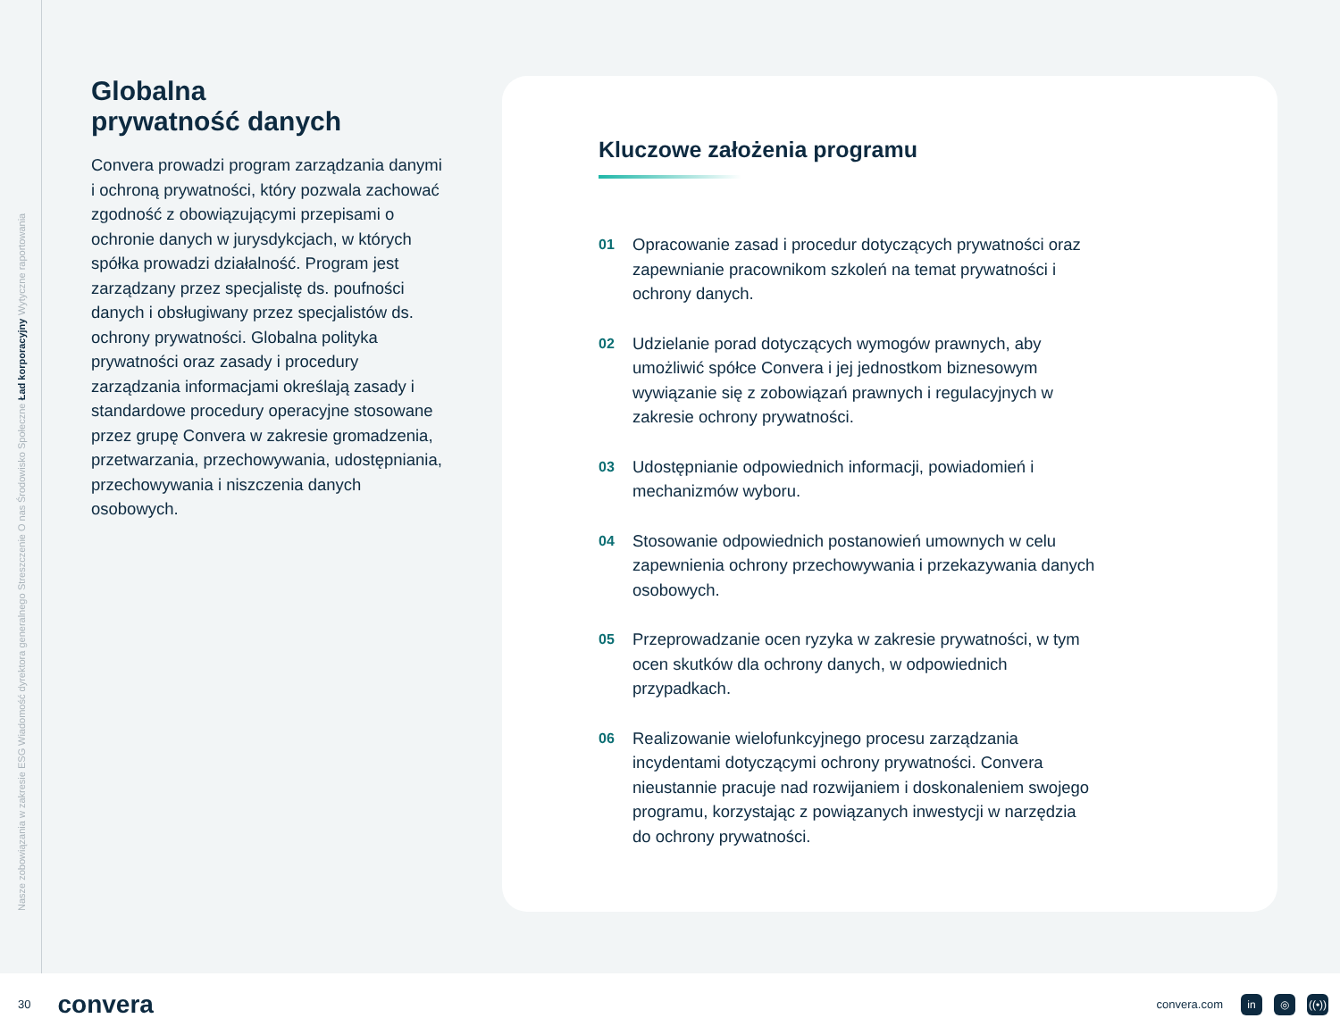Nasze zobowiązania w zakresie ESG Wiadomość dyrektora generalnego Streszczenie O nas Środowisko Społeczne Ład korporacyjny Wytyczne raportowania
Globalna
prywatność danych
Convera prowadzi program zarządzania danymi i ochroną prywatności, który pozwala zachować zgodność z obowiązującymi przepisami o ochronie danych w jurysdykcjach, w których spółka prowadzi działalność. Program jest zarządzany przez specjalistę ds. poufności danych i obsługiwany przez specjalistów ds. ochrony prywatności. Globalna polityka prywatności oraz zasady i procedury zarządzania informacjami określają zasady i standardowe procedury operacyjne stosowane przez grupę Convera w zakresie gromadzenia, przetwarzania, przechowywania, udostępniania, przechowywania i niszczenia danych osobowych.
Kluczowe założenia programu
01 Opracowanie zasad i procedur dotyczących prywatności oraz zapewnianie pracownikom szkoleń na temat prywatności i ochrony danych.
02 Udzielanie porad dotyczących wymogów prawnych, aby umożliwić spółce Convera i jej jednostkom biznesowym wywiązanie się z zobowiązań prawnych i regulacyjnych w zakresie ochrony prywatności.
03 Udostępnianie odpowiednich informacji, powiadomień i mechanizmów wyboru.
04 Stosowanie odpowiednich postanowień umownych w celu zapewnienia ochrony przechowywania i przekazywania danych osobowych.
05 Przeprowadzanie ocen ryzyka w zakresie prywatności, w tym ocen skutków dla ochrony danych, w odpowiednich przypadkach.
06 Realizowanie wielofunkcyjnego procesu zarządzania incydentami dotyczącymi ochrony prywatności. Convera nieustannie pracuje nad rozwijaniem i doskonaleniem swojego programu, korzystając z powiązanych inwestycji w narzędzia do ochrony prywatności.
30 convera convera.com in ◎ ((•))